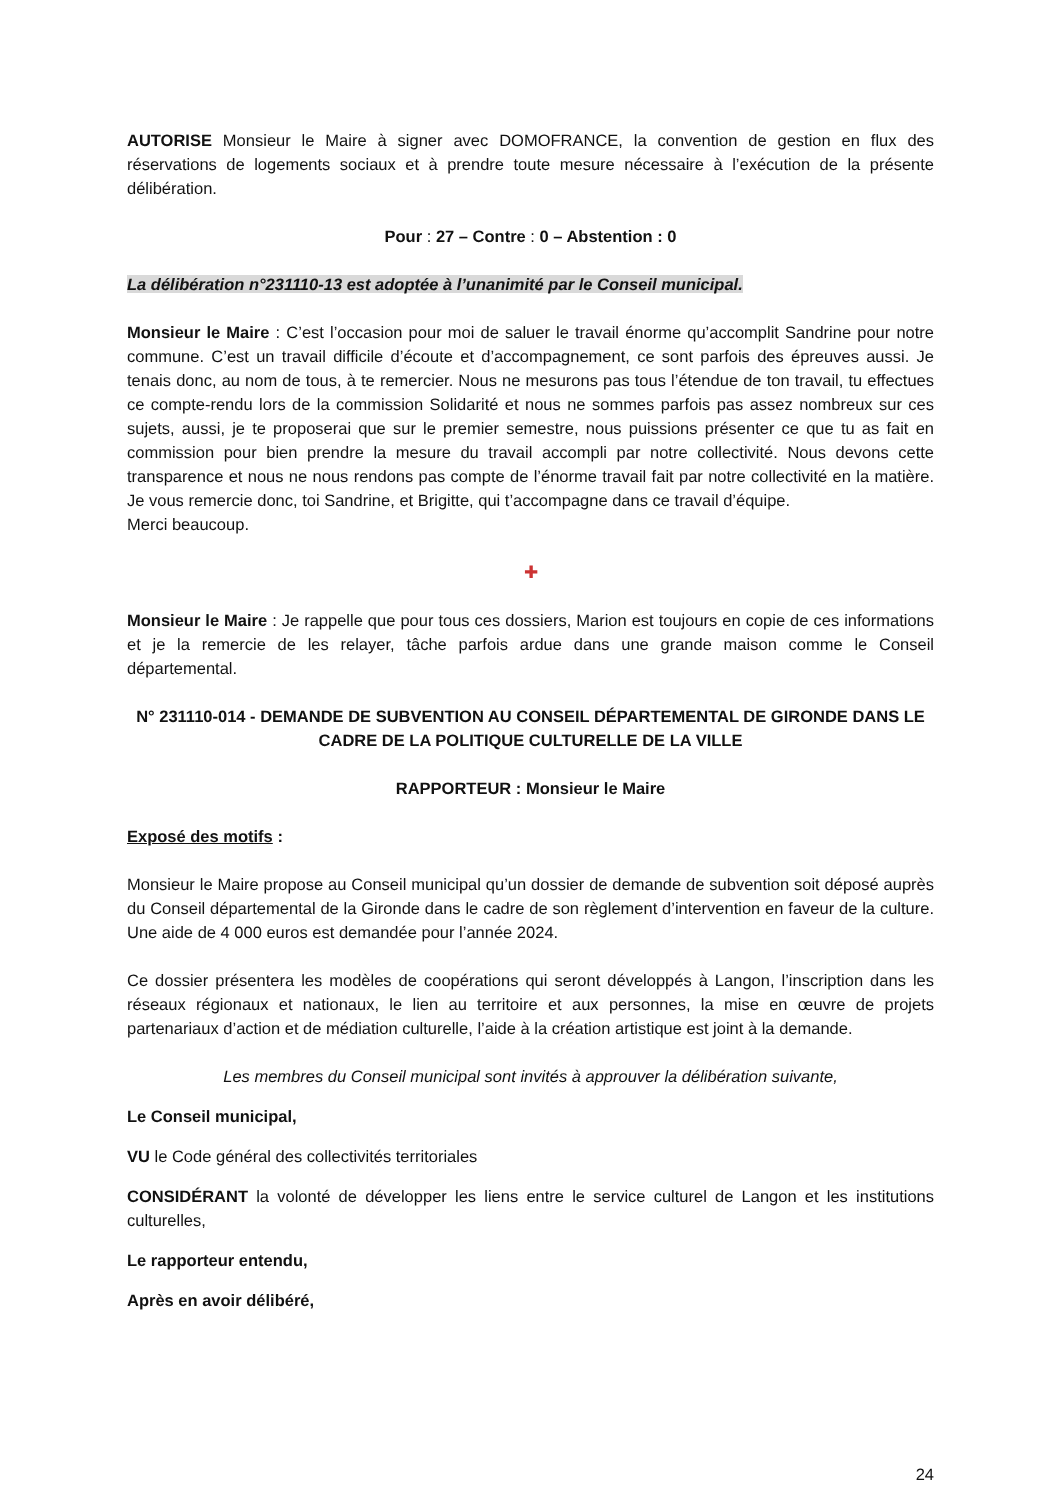AUTORISE Monsieur le Maire à signer avec DOMOFRANCE, la convention de gestion en flux des réservations de logements sociaux et à prendre toute mesure nécessaire à l’exécution de la présente délibération.
Pour : 27 – Contre : 0 – Abstention : 0
La délibération n°231110-13 est adoptée à l’unanimité par le Conseil municipal.
Monsieur le Maire : C’est l’occasion pour moi de saluer le travail énorme qu’accomplit Sandrine pour notre commune. C’est un travail difficile d’écoute et d’accompagnement, ce sont parfois des épreuves aussi. Je tenais donc, au nom de tous, à te remercier. Nous ne mesurons pas tous l’étendue de ton travail, tu effectues ce compte-rendu lors de la commission Solidarité et nous ne sommes parfois pas assez nombreux sur ces sujets, aussi, je te proposerai que sur le premier semestre, nous puissions présenter ce que tu as fait en commission pour bien prendre la mesure du travail accompli par notre collectivité. Nous devons cette transparence et nous ne nous rendons pas compte de l’énorme travail fait par notre collectivité en la matière. Je vous remercie donc, toi Sandrine, et Brigitte, qui t’accompagne dans ce travail d’équipe.
Merci beaucoup.
✚
Monsieur le Maire : Je rappelle que pour tous ces dossiers, Marion est toujours en copie de ces informations et je la remercie de les relayer, tâche parfois ardue dans une grande maison comme le Conseil départemental.
N° 231110-014 - DEMANDE DE SUBVENTION AU CONSEIL DÉPARTEMENTAL DE GIRONDE DANS LE CADRE DE LA POLITIQUE CULTURELLE DE LA VILLE
RAPPORTEUR : Monsieur le Maire
Exposé des motifs :
Monsieur le Maire propose au Conseil municipal qu’un dossier de demande de subvention soit déposé auprès du Conseil départemental de la Gironde dans le cadre de son règlement d’intervention en faveur de la culture. Une aide de 4 000 euros est demandée pour l’année 2024.
Ce dossier présentera les modèles de coopérations qui seront développés à Langon, l’inscription dans les réseaux régionaux et nationaux, le lien au territoire et aux personnes, la mise en œuvre de projets partenariaux d’action et de médiation culturelle, l’aide à la création artistique est joint à la demande.
Les membres du Conseil municipal sont invités à approuver la délibération suivante,
Le Conseil municipal,
VU le Code général des collectivités territoriales
CONSIDÉRANT la volonté de développer les liens entre le service culturel de Langon et les institutions culturelles,
Le rapporteur entendu,
Après en avoir délibéré,
24